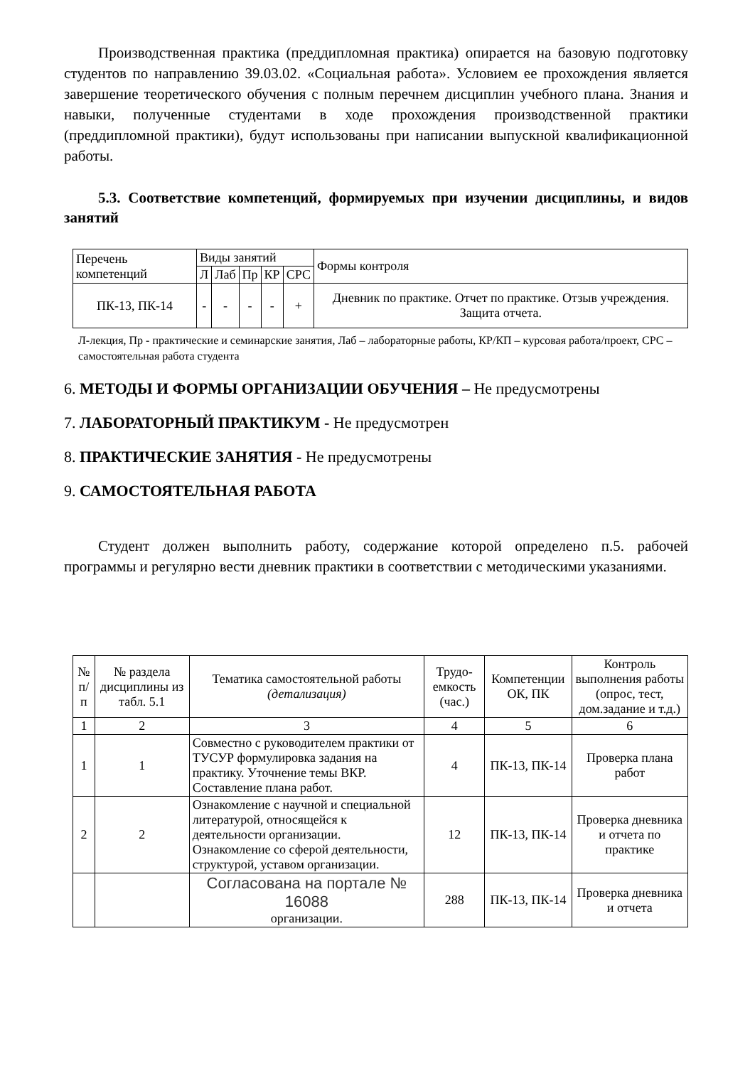Производственная практика (преддипломная практика) опирается на базовую подготовку студентов по направлению 39.03.02. «Социальная работа». Условием ее прохождения является завершение теоретического обучения с полным перечнем дисциплин учебного плана. Знания и навыки, полученные студентами в ходе прохождения производственной практики (преддипломной практики), будут использованы при написании выпускной квалификационной работы.
5.3. Соответствие компетенций, формируемых при изучении дисциплины, и видов занятий
| Перечень компетенций | Виды занятий | | | | | Формы контроля |
| --- | --- | --- | --- | --- | --- | --- |
| | Л | Лаб | Пр | КР | СРС | |
| ПК-13, ПК-14 | - | - | - | - | + | Дневник по практике. Отчет по практике. Отзыв учреждения. Защита отчета. |
Л-лекция, Пр - практические и семинарские занятия, Лаб – лабораторные работы, КР/КП – курсовая работа/проект, СРС – самостоятельная работа студента
6. МЕТОДЫ И ФОРМЫ ОРГАНИЗАЦИИ ОБУЧЕНИЯ – Не предусмотрены
7. ЛАБОРАТОРНЫЙ ПРАКТИКУМ - Не предусмотрен
8. ПРАКТИЧЕСКИЕ ЗАНЯТИЯ - Не предусмотрены
9. САМОСТОЯТЕЛЬНАЯ РАБОТА
Студент должен выполнить работу, содержание которой определено п.5. рабочей программы и регулярно вести дневник практики в соответствии с методическими указаниями.
| № п/п | № раздела дисциплины из табл. 5.1 | Тематика самостоятельной работы (детализация) | Трудо-емкость (час.) | Компетенции ОК, ПК | Контроль выполнения работы (опрос, тест, дом.задание и т.д.) |
| --- | --- | --- | --- | --- | --- |
| 1 | 2 | 3 | 4 | 5 | 6 |
| 1 | 1 | Совместно с руководителем практики от ТУСУР формулировка задания на практику. Уточнение темы ВКР. Составление плана работ. | 4 | ПК-13, ПК-14 | Проверка плана работ |
| 2 | 2 | Ознакомление с научной и специальной литературой, относящейся к деятельности организации. Ознакомление со сферой деятельности, структурой, уставом организации. | 12 | ПК-13, ПК-14 | Проверка дневника и отчета по практике |
| | | Согласована на портале № 16088 организации. | 288 | ПК-13, ПК-14 | Проверка дневника и отчета |